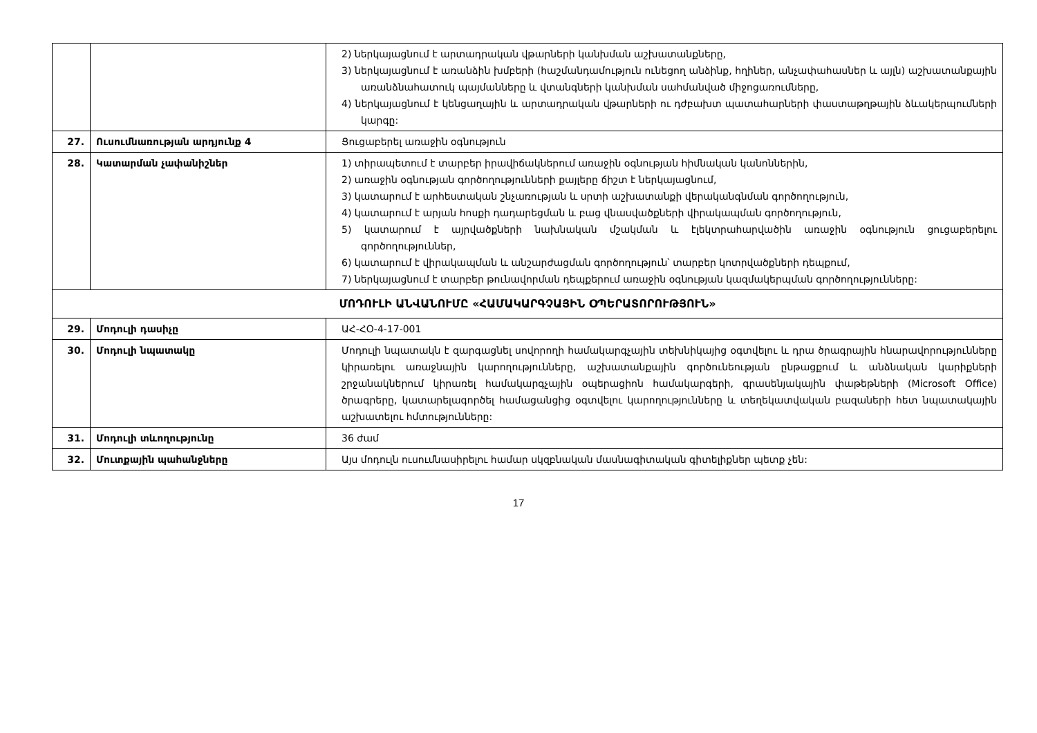| | | 2) ներկայացնում է արտադրական վթարների կանխման աշխատանքները, 3) ներկայացնում է առանձին խմբերի (հաշմանդամություն ունեցող անձինք, հղիներ, անչափահասներ և այլն) աշխատանքային առանձնահատուկ պայմանները և վտանգների կանխման սահմանված միջոցառումները, 4) ներկայացնում է կենցաղային և արտադրական վթարների ու դժբախտ պատահարների փաստաթղթային ձևակերպումների կարգը: |
| 27. | Ուսումնառության արդյունք 4 | Ցուցաբերել առաջին օգնություն |
| 28. | Կատարման չափանիշներ | 1) տիրապետում է տարբեր իրավիճակներում առաջին օգնության հիմնական կանոններին, 2) առաջին օգնության գործողությունների քայլերը ճիշտ է ներկայացնում, 3) կատարում է արհեստական շնչառության և սրտի աշխատանքի վերականգնման գործողություն, 4) կատարում է արյան հոսքի դադարեցման և բաց վնասվածքների վիրակապման գործողություն, 5) կատարում է այրվածքների նախնական մշակման և էլեկտրահարվածին առաջին օգնություն ցուցաբերելու գործողություններ, 6) կատարում է վիրակապման և անշարժացման գործողություն՝ տարբեր կոտրվածքների դեպքում, 7) ներկայացնում է տարբեր թունավորման դեպքերում առաջին օգնության կազմակերպման գործողությունները: |
| ՄՈԴՈՒԼԻ ԱՆՎԱՆՈՒՄԸ «ՀԱՄԱԿԱՐԳՉԱՅԻՆ ՕՊԵՐԱՏՈՐՈՒԹՅՈՒՆ» | | |
| 29. | Մոդուլի դասիչը | ԱՀ-ՀՕ-4-17-001 |
| 30. | Մոդուլի նպատակը | Մոդուլի նպատակն է զարգացնել սովորողի համակարգչային տեխնիկայից օգտվելու և դրա ծրագրային հնարավորությունները կիրառելու առաջնային կարողությունները, աշխատանքային գործունեության ընթացքում և անձնական կարիքների շրջանակներում կիրառել համակարգչային օպերացիոն համակարգերի, գրասենյակային փաթեթների (Microsoft Office) ծրագրերը, կատարելագործել համացանցից օգտվելու կարողությունները և տեղեկատվական բազաների հետ նպատակային աշխատելու հմտությունները: |
| 31. | Մոդուլի տևողությունը | 36 ժամ |
| 32. | Մուտքային պահանջները | Այս մոդուլն ուսումնասիրելու համար սկզբնական մասնագիտական գիտելիքներ պետք չեն: |
17